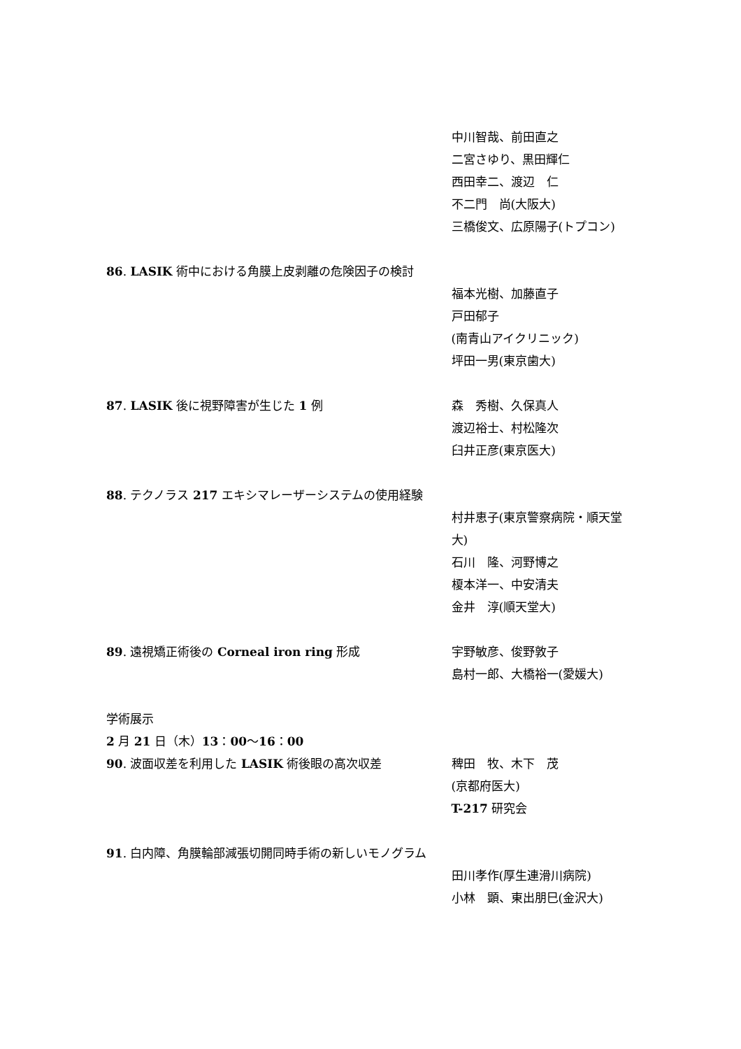中川智哉、前田直之
二宮さゆり、黒田輝仁
西田幸二、渡辺　仁
不二門　尚(大阪大)
三橋俊文、広原陽子(トプコン)
86. LASIK 術中における角膜上皮剥離の危険因子の検討
福本光樹、加藤直子
戸田郁子
(南青山アイクリニック)
坪田一男(東京歯大)
87. LASIK 後に視野障害が生じた 1 例 森　秀樹、久保真人
渡辺裕士、村松隆次
臼井正彦(東京医大)
88. テクノラス 217 エキシマレーザーシステムの使用経験
村井恵子(東京警察病院・順天堂大)
石川　隆、河野博之
榎本洋一、中安清夫
金井　淳(順天堂大)
89. 遠視矯正術後の Corneal iron ring 形成 宇野敏彦、俊野敦子
島村一郎、大橋裕一(愛媛大)
学術展示
2 月 21 日（木）13：00～16：00
90. 波面収差を利用した LASIK 術後眼の高次収差 稗田　牧、木下　茂
(京都府医大)
T-217 研究会
91. 白内障、角膜輪部減張切開同時手術の新しいモノグラム
田川孝作(厚生連滑川病院)
小林　顕、東出朋巳(金沢大)